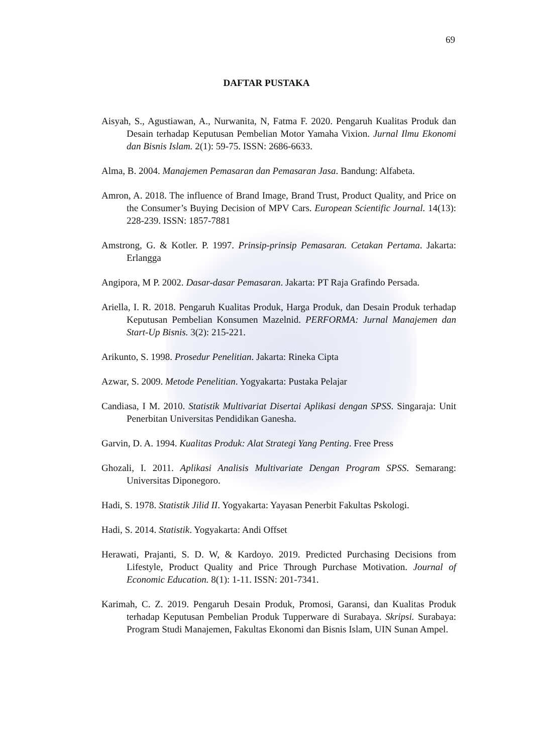69
DAFTAR PUSTAKA
Aisyah, S., Agustiawan, A., Nurwanita, N, Fatma F. 2020. Pengaruh Kualitas Produk dan Desain terhadap Keputusan Pembelian Motor Yamaha Vixion. Jurnal Ilmu Ekonomi dan Bisnis Islam. 2(1): 59-75. ISSN: 2686-6633.
Alma, B. 2004. Manajemen Pemasaran dan Pemasaran Jasa. Bandung: Alfabeta.
Amron, A. 2018. The influence of Brand Image, Brand Trust, Product Quality, and Price on the Consumer’s Buying Decision of MPV Cars. European Scientific Journal. 14(13): 228-239. ISSN: 1857-7881
Amstrong, G. & Kotler. P. 1997. Prinsip-prinsip Pemasaran. Cetakan Pertama. Jakarta: Erlangga
Angipora, M P. 2002. Dasar-dasar Pemasaran. Jakarta: PT Raja Grafindo Persada.
Ariella, I. R. 2018. Pengaruh Kualitas Produk, Harga Produk, dan Desain Produk terhadap Keputusan Pembelian Konsumen Mazelnid. PERFORMA: Jurnal Manajemen dan Start-Up Bisnis. 3(2): 215-221.
Arikunto, S. 1998. Prosedur Penelitian. Jakarta: Rineka Cipta
Azwar, S. 2009. Metode Penelitian. Yogyakarta: Pustaka Pelajar
Candiasa, I M. 2010. Statistik Multivariat Disertai Aplikasi dengan SPSS. Singaraja: Unit Penerbitan Universitas Pendidikan Ganesha.
Garvin, D. A. 1994. Kualitas Produk: Alat Strategi Yang Penting. Free Press
Ghozali, I. 2011. Aplikasi Analisis Multivariate Dengan Program SPSS. Semarang: Universitas Diponegoro.
Hadi, S. 1978. Statistik Jilid II. Yogyakarta: Yayasan Penerbit Fakultas Pskologi.
Hadi, S. 2014. Statistik. Yogyakarta: Andi Offset
Herawati, Prajanti, S. D. W, & Kardoyo. 2019. Predicted Purchasing Decisions from Lifestyle, Product Quality and Price Through Purchase Motivation. Journal of Economic Education. 8(1): 1-11. ISSN: 201-7341.
Karimah, C. Z. 2019. Pengaruh Desain Produk, Promosi, Garansi, dan Kualitas Produk terhadap Keputusan Pembelian Produk Tupperware di Surabaya. Skripsi. Surabaya: Program Studi Manajemen, Fakultas Ekonomi dan Bisnis Islam, UIN Sunan Ampel.